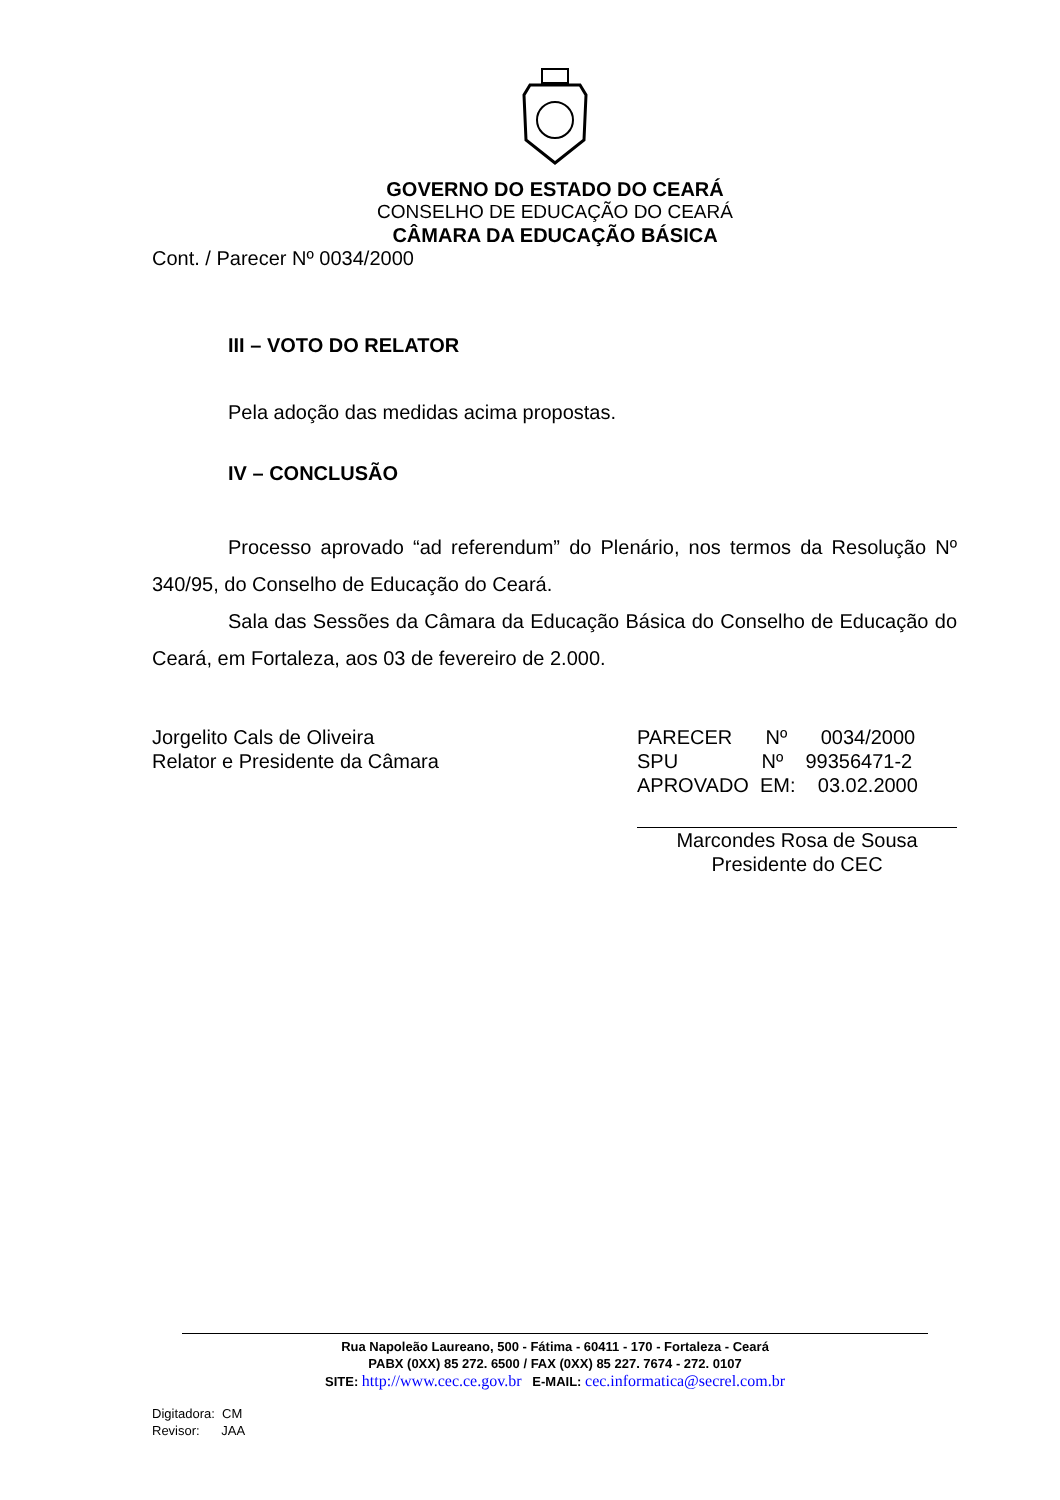GOVERNO DO ESTADO DO CEARÁ
CONSELHO DE EDUCAÇÃO DO CEARÁ
CÂMARA DA EDUCAÇÃO BÁSICA
Cont. / Parecer Nº 0034/2000
III – VOTO DO RELATOR
Pela adoção das medidas acima propostas.
IV – CONCLUSÃO
Processo aprovado “ad referendum” do Plenário, nos termos da Resolução Nº 340/95, do Conselho de Educação do Ceará.
Sala das Sessões da Câmara da Educação Básica do Conselho de Educação do Ceará, em Fortaleza, aos 03 de fevereiro de 2.000.
Jorgelito Cals de Oliveira
Relator e Presidente da Câmara
PARECER Nº 0034/2000
SPU Nº 99356471-2
APROVADO EM: 03.02.2000
Marcondes Rosa de Sousa
Presidente do CEC
Rua Napoleão Laureano, 500 - Fátima - 60411 - 170 - Fortaleza - Ceará
PABX (0XX) 85 272. 6500 / FAX (0XX) 85 227. 7674 - 272. 0107
SITE: http://www.cec.ce.gov.br E-MAIL: cec.informatica@secrel.com.br
Digitadora: CM
Revisor: JAA